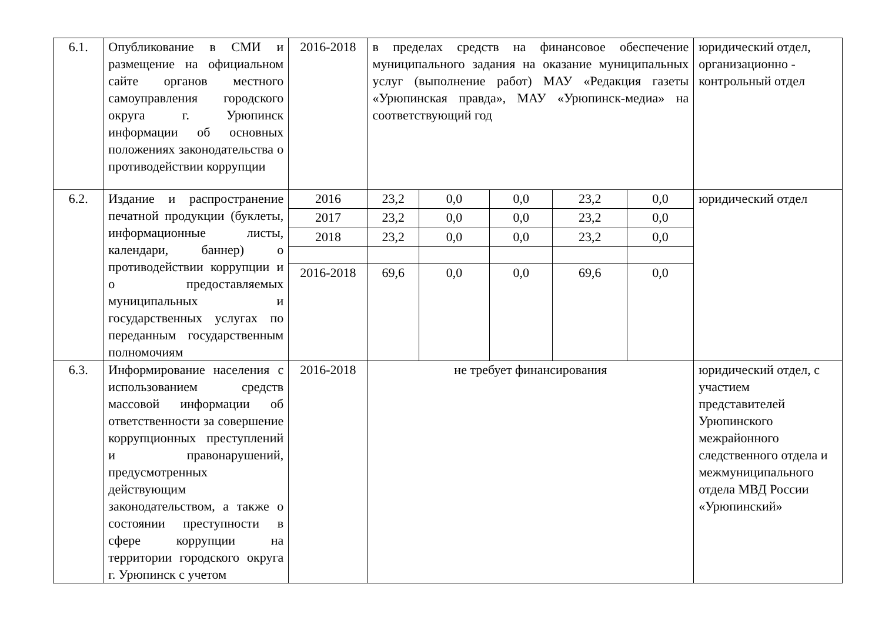| 6.1. | Опубликование в СМИ и размещение на официальном сайте органов местного самоуправления городского округа г. Урюпинск информации об основных положениях законодательства о противодействии коррупции | 2016-2018 | в пределах средств на финансовое обеспечение муниципального задания на оказание муниципальных услуг (выполнение работ) МАУ «Редакция газеты «Урюпинская правда», МАУ «Урюпинск-медиа» на соответствующий год | | | | | юридический отдел, организационно - контрольный отдел |
| 6.2. | Издание и распространение печатной продукции (буклеты, информационные листы, календари, баннер) о противодействии коррупции и о предоставляемых муниципальных и государственных услугах по переданным государственным полномочиям | 2016 | 23,2 | 0,0 | 0,0 | 23,2 | 0,0 | юридический отдел |
| | | 2017 | 23,2 | 0,0 | 0,0 | 23,2 | 0,0 | |
| | | 2018 | 23,2 | 0,0 | 0,0 | 23,2 | 0,0 | |
| | | 2016-2018 | 69,6 | 0,0 | 0,0 | 69,6 | 0,0 | |
| 6.3. | Информирование населения с использованием средств массовой информации об ответственности за совершение коррупционных преступлений и правонарушений, предусмотренных действующим законодательством, а также о состоянии преступности в сфере коррупции на территории городского округа г. Урюпинск с учетом | 2016-2018 | не требует финансирования | | | | | юридический отдел, с участием представителей Урюпинского межрайонного следственного отдела и межмуниципального отдела МВД России «Урюпинский» |